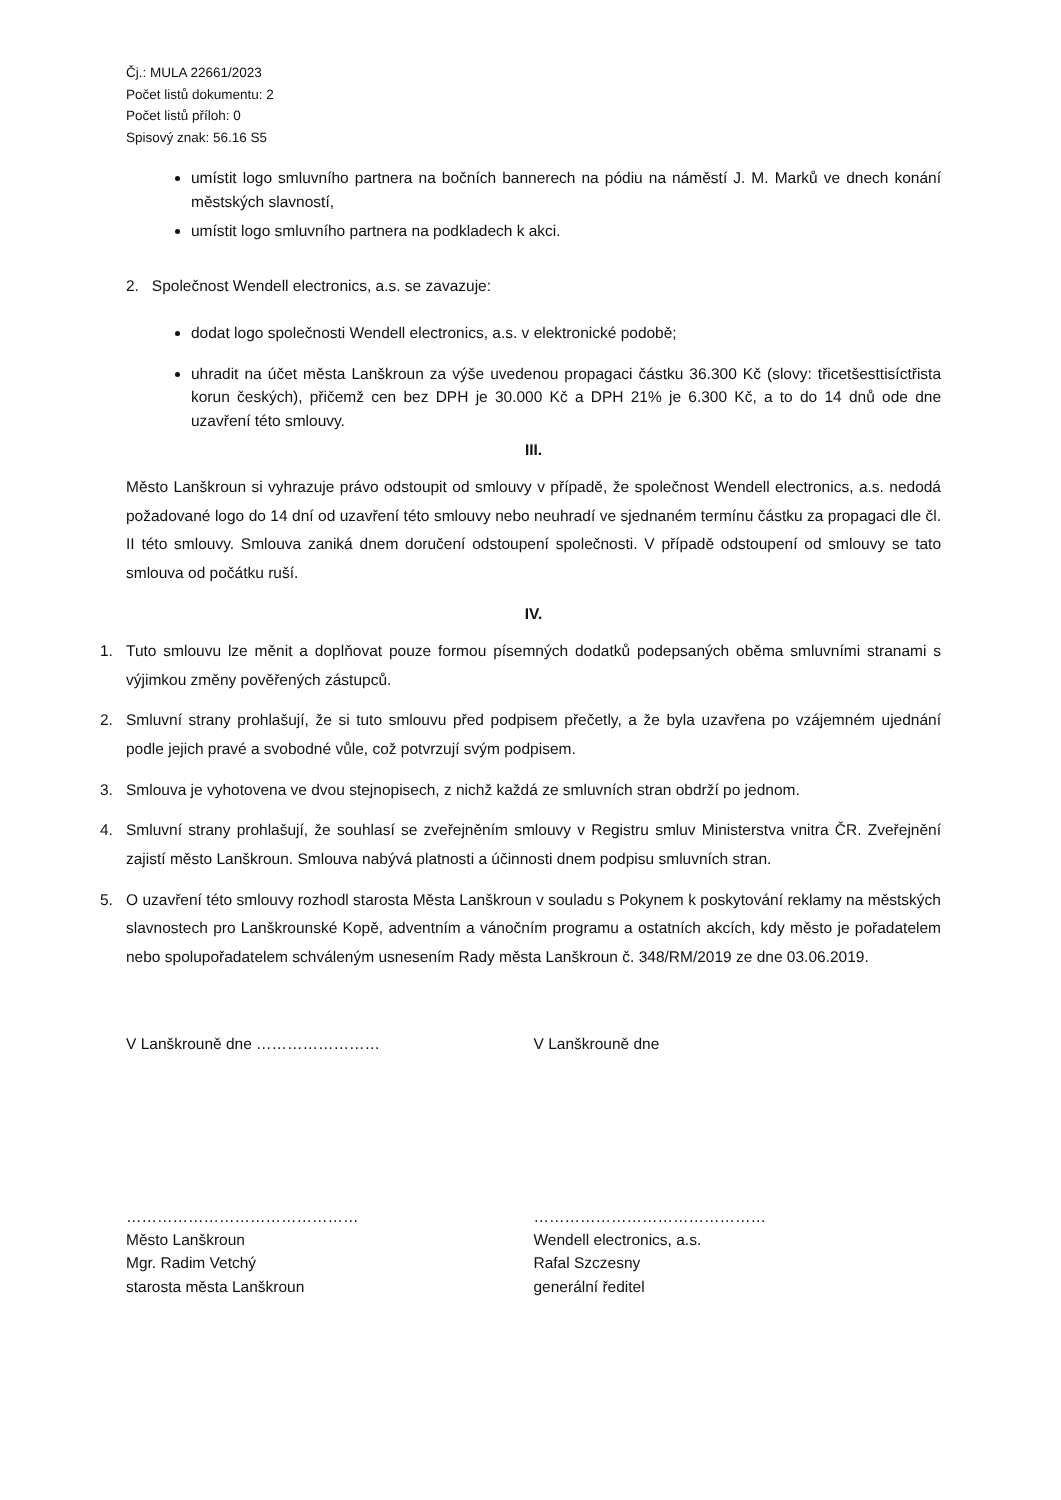Čj.: MULA 22661/2023
Počet listů dokumentu: 2
Počet listů příloh: 0
Spisový znak: 56.16 S5
umístit logo smluvního partnera na bočních bannerech na pódiu na náměstí J. M. Marků ve dnech konání městských slavností,
umístit logo smluvního partnera na podkladech k akci.
2. Společnost Wendell electronics, a.s. se zavazuje:
dodat logo společnosti Wendell electronics, a.s. v elektronické podobě;
uhradit na účet města Lanškroun za výše uvedenou propagaci částku 36.300 Kč (slovy: třicetšesttisíctřista korun českých), přičemž cen bez DPH je 30.000 Kč a DPH 21% je 6.300 Kč, a to do 14 dnů ode dne uzavření této smlouvy.
III.
Město Lanškroun si vyhrazuje právo odstoupit od smlouvy v případě, že společnost Wendell electronics, a.s. nedodá požadované logo do 14 dní od uzavření této smlouvy nebo neuhradí ve sjednaném termínu částku za propagaci dle čl. II této smlouvy. Smlouva zaniká dnem doručení odstoupení společnosti. V případě odstoupení od smlouvy se tato smlouva od počátku ruší.
IV.
1. Tuto smlouvu lze měnit a doplňovat pouze formou písemných dodatků podepsaných oběma smluvními stranami s výjimkou změny pověřených zástupců.
2. Smluvní strany prohlašují, že si tuto smlouvu před podpisem přečetly, a že byla uzavřena po vzájemném ujednání podle jejich pravé a svobodné vůle, což potvrzují svým podpisem.
3. Smlouva je vyhotovena ve dvou stejnopisech, z nichž každá ze smluvních stran obdrží po jednom.
4. Smluvní strany prohlašují, že souhlasí se zveřejněním smlouvy v Registru smluv Ministerstva vnitra ČR. Zveřejnění zajistí město Lanškroun. Smlouva nabývá platnosti a účinnosti dnem podpisu smluvních stran.
5. O uzavření této smlouvy rozhodl starosta Města Lanškroun v souladu s Pokynem k poskytování reklamy na městských slavnostech pro Lanškrounské Kopě, adventním a vánočním programu a ostatních akcích, kdy město je pořadatelem nebo spolupořadatelem schváleným usnesením Rady města Lanškroun č. 348/RM/2019 ze dne 03.06.2019.
V Lanškrouně dne …………………… V Lanškrouně dne
………………………………………
Město Lanškroun
Mgr. Radim Vetchý
starosta města Lanškroun
………………………………………
Wendell electronics, a.s.
Rafal Szczesny
generální ředitel